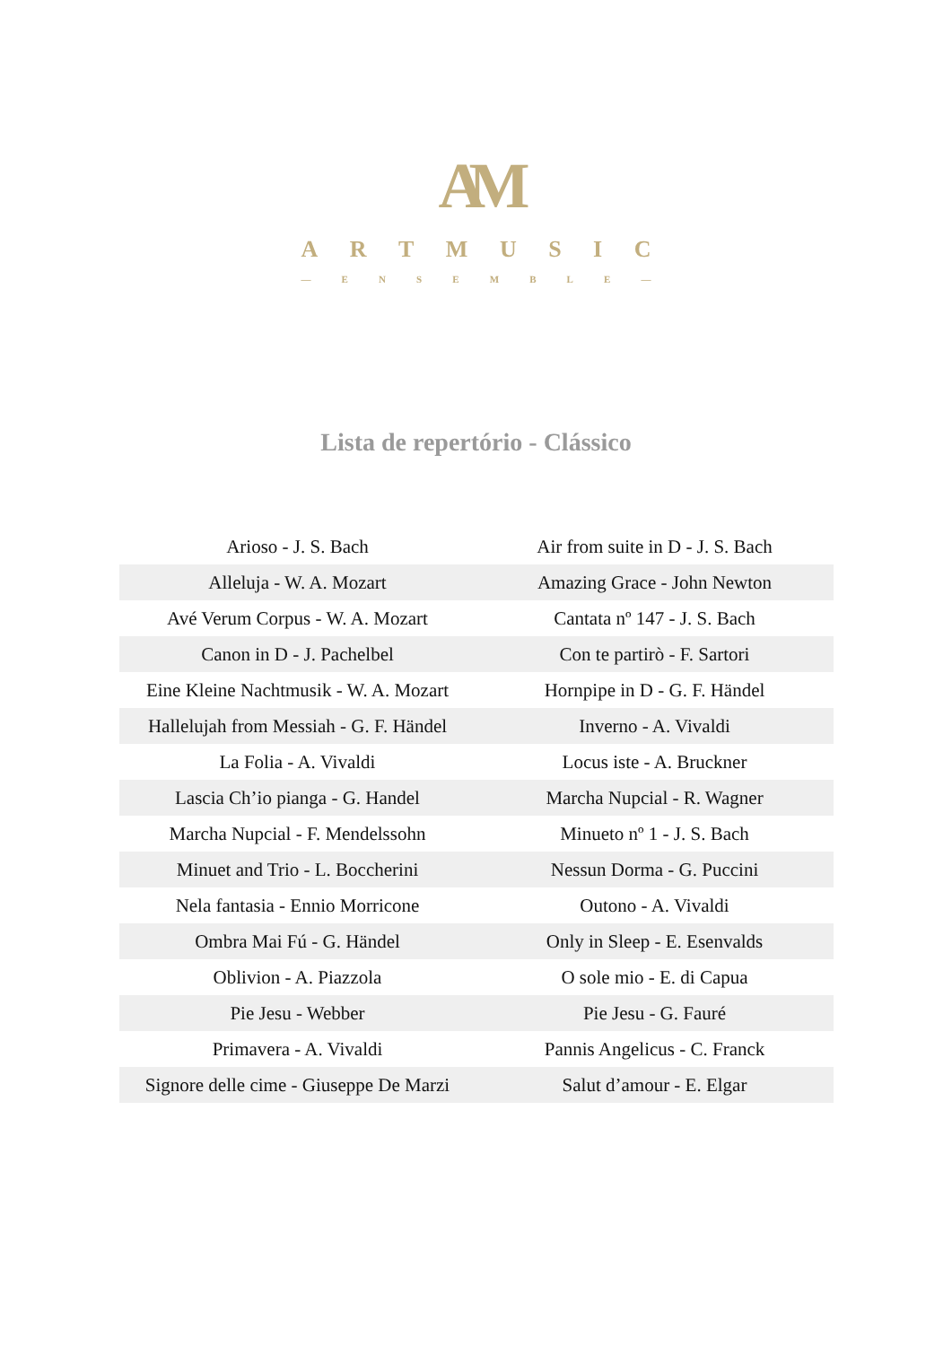AM
ARTMUSIC
— ENSEMBLE —
Lista de repertório - Clássico
| Arioso - J. S. Bach | Air from suite in D - J. S. Bach |
| Alleluja - W. A. Mozart | Amazing Grace - John Newton |
| Avé Verum Corpus - W. A. Mozart | Cantata nº 147 - J. S. Bach |
| Canon in D - J. Pachelbel | Con te partirò - F. Sartori |
| Eine Kleine Nachtmusik - W. A. Mozart | Hornpipe in D - G. F. Händel |
| Hallelujah from Messiah - G. F. Händel | Inverno - A. Vivaldi |
| La Folia - A. Vivaldi | Locus iste - A. Bruckner |
| Lascia Ch’io pianga - G. Handel | Marcha Nupcial - R. Wagner |
| Marcha Nupcial - F. Mendelssohn | Minueto nº 1 - J. S. Bach |
| Minuet and Trio - L. Boccherini | Nessun Dorma - G. Puccini |
| Nela fantasia - Ennio Morricone | Outono - A. Vivaldi |
| Ombra Mai Fú - G. Händel | Only in Sleep - E. Esenvalds |
| Oblivion - A. Piazzola | O sole mio - E. di Capua |
| Pie Jesu - Webber | Pie Jesu - G. Fauré |
| Primavera - A. Vivaldi | Pannis Angelicus - C. Franck |
| Signore delle cime - Giuseppe De Marzi | Salut d’amour - E. Elgar |